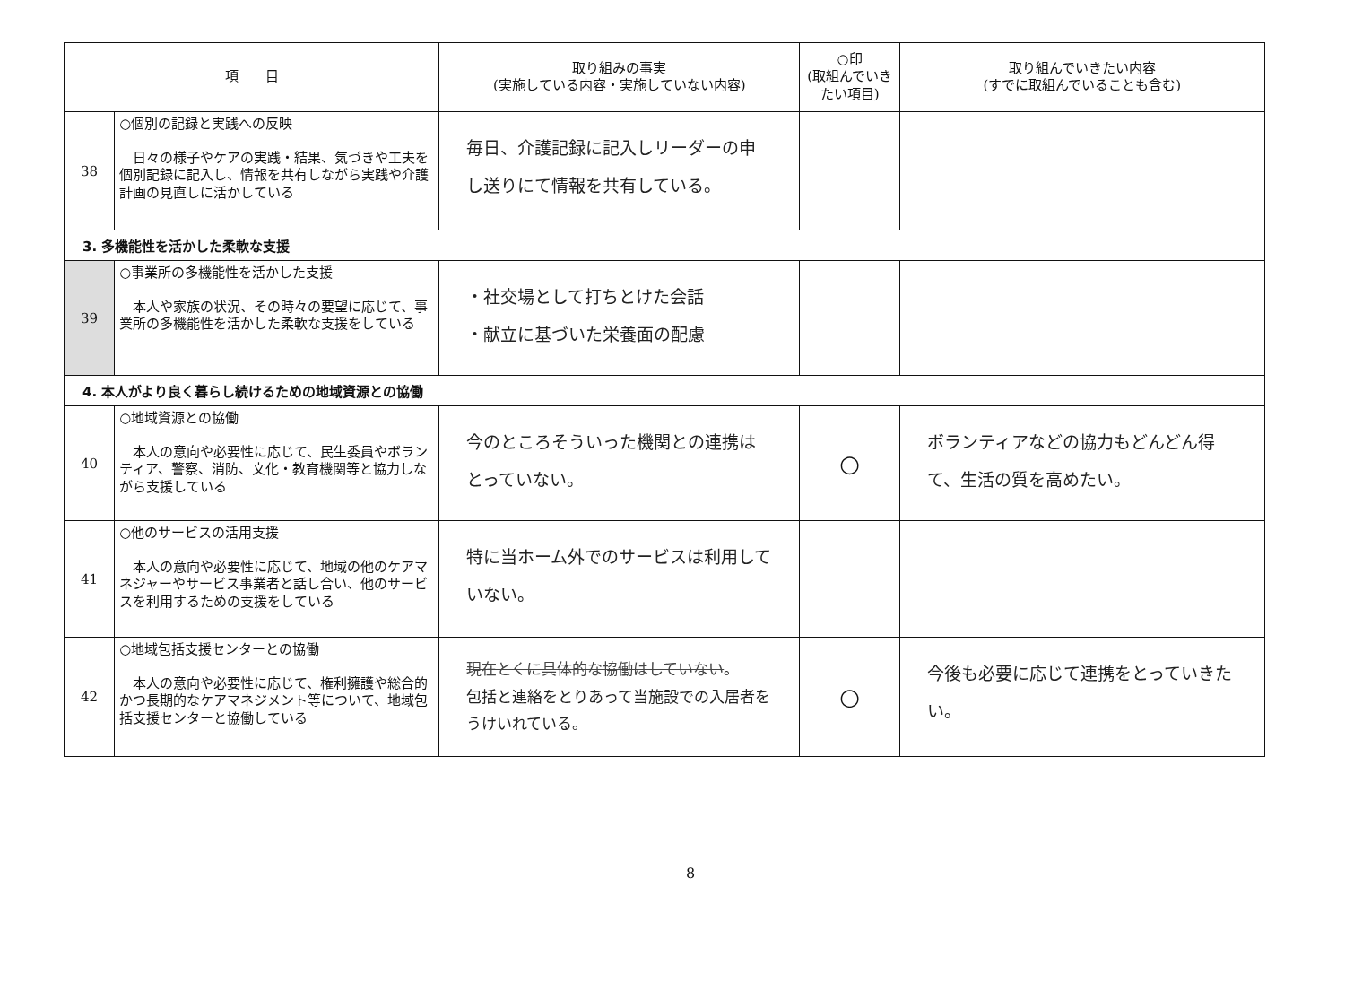| 項 目 | | 取り組みの事実 (実施している内容・実施していない内容) | ○印 (取組んでいき たい項目) | 取り組んでいきたい内容 (すでに取組んでいることも含む) |
| --- | --- | --- | --- | --- |
| 38 | ○個別の記録と実践への反映 日々の様子やケアの実践・結果、気づきや工夫を個別記録に記入し、情報を共有しながら実践や介護計画の見直しに活かしている | 毎日、介護記録に記入しリーダーの申し送りにて情報を共有している。 | | |
| 3. 多機能性を活かした柔軟な支援 | | | | |
| 39 | ○事業所の多機能性を活かした支援 本人や家族の状況、その時々の要望に応じて、事業所の多機能性を活かした柔軟な支援をしている | ・社交場として打ちとけた会話 ・献立に基づいた栄養面の配慮 | | |
| 4. 本人がより良く暮らし続けるための地域資源との協働 | | | | |
| 40 | ○地域資源との協働 本人の意向や必要性に応じて、民生委員やボランティア、警察、消防、文化・教育機関等と協力しながら支援している | 今のところそういった機関との連携はとっていない。 | ○ | ボランティアなどの協力もどんどん得て、生活の質を高めたい。 |
| 41 | ○他のサービスの活用支援 本人の意向や必要性に応じて、地域の他のケアマネジャーやサービス事業者と話し合い、他のサービスを利用するための支援をしている | 特に当ホーム外でのサービスは利用していない。 | | |
| 42 | ○地域包括支援センターとの協働 本人の意向や必要性に応じて、権利擁護や総合的かつ長期的なケアマネジメント等について、地域包括支援センターと協働している | 現在とくに具体的な協働はしていない 。 包括と連絡をとりあって当施設での入居者をうけいれている。 | ○ | 今後も必要に応じて連携をとっていきたい。 |
8